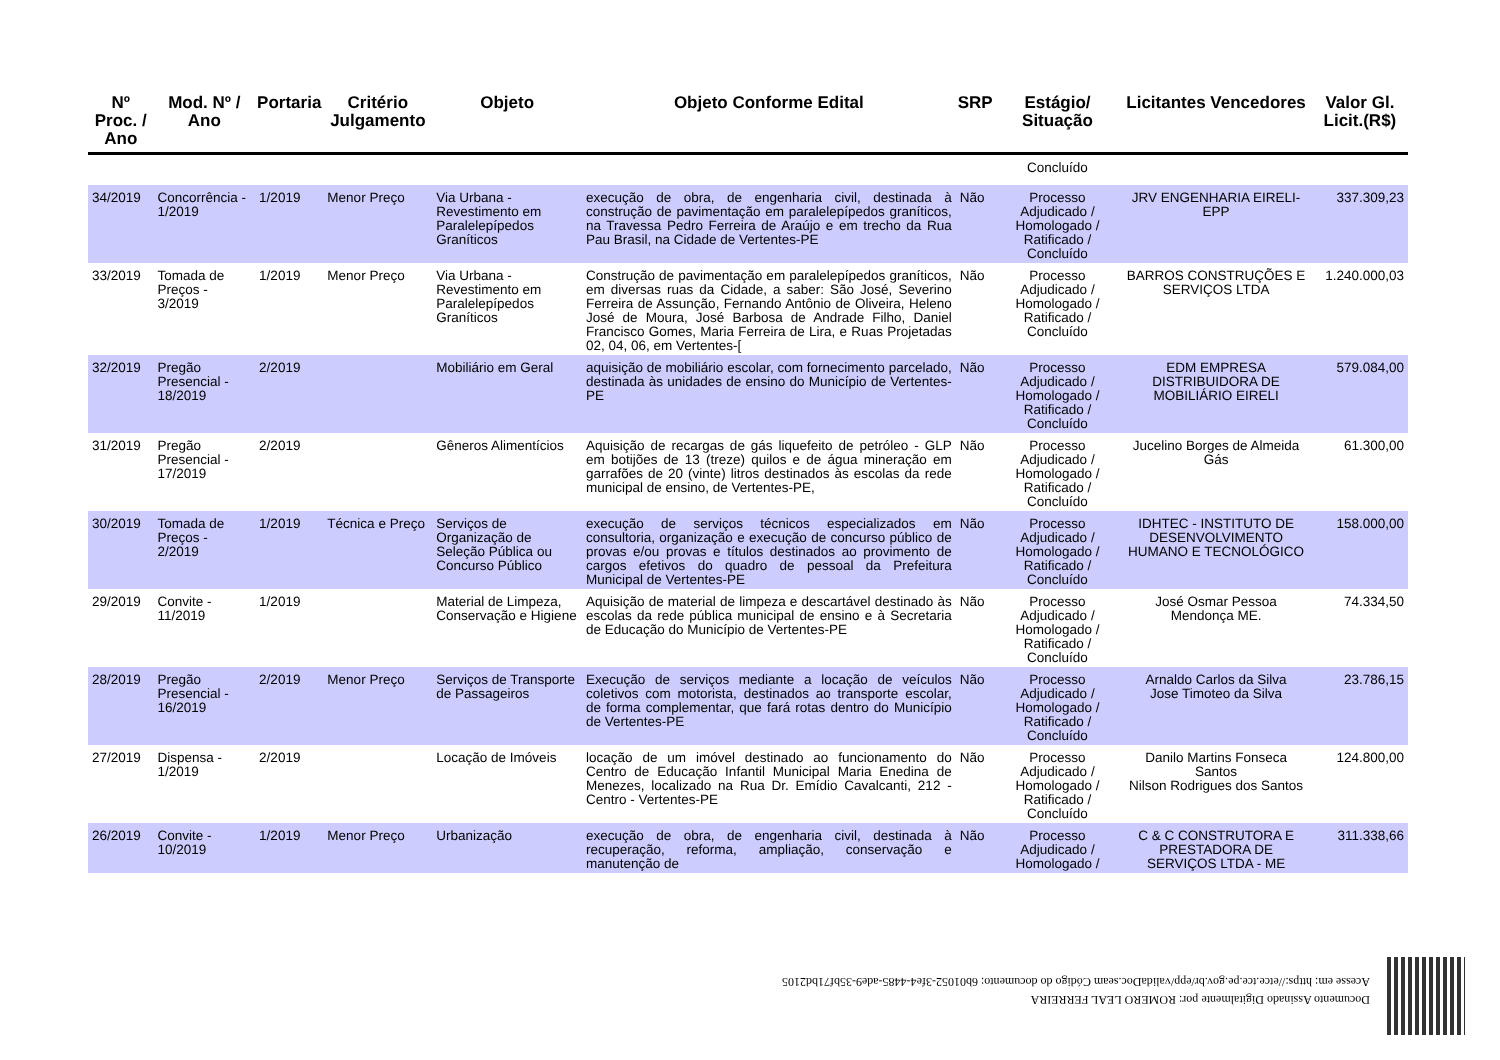| Nº Proc. / Ano | Mod. Nº / Ano | Portaria | Critério Julgamento | Objeto | Objeto Conforme Edital | SRP | Estágio/ Situação | Licitantes Vencedores | Valor Gl. Licit.(R$) |
| --- | --- | --- | --- | --- | --- | --- | --- | --- | --- |
| | | | | | | | Concluído | | |
| 34/2019 | Concorrência - 1/2019 | 1/2019 | Menor Preço | Via Urbana - Revestimento em Paralelepípedos Graníticos | execução de obra, de engenharia civil, destinada à construção de pavimentação em paralelepípedos graníticos, na Travessa Pedro Ferreira de Araújo e em trecho da Rua Pau Brasil, na Cidade de Vertentes-PE | Não | Processo Adjudicado / Homologado / Ratificado / Concluído | JRV ENGENHARIA EIRELI-EPP | 337.309,23 |
| 33/2019 | Tomada de Preços - 3/2019 | 1/2019 | Menor Preço | Via Urbana - Revestimento em Paralelepípedos Graníticos | Construção de pavimentação em paralelepípedos graníticos, em diversas ruas da Cidade, a saber: São José, Severino Ferreira de Assunção, Fernando Antônio de Oliveira, Heleno José de Moura, José Barbosa de Andrade Filho, Daniel Francisco Gomes, Maria Ferreira de Lira, e Ruas Projetadas 02, 04, 06, em Vertentes-[ | Não | Processo Adjudicado / Homologado / Ratificado / Concluído | BARROS CONSTRUÇÕES E SERVIÇOS LTDA | 1.240.000,03 |
| 32/2019 | Pregão Presencial - 18/2019 | 2/2019 | | Mobiliário em Geral | aquisição de mobiliário escolar, com fornecimento parcelado, destinada às unidades de ensino do Município de Vertentes-PE | Não | Processo Adjudicado / Homologado / Ratificado / Concluído | EDM EMPRESA DISTRIBUIDORA DE MOBILIÁRIO EIRELI | 579.084,00 |
| 31/2019 | Pregão Presencial - 17/2019 | 2/2019 | | Gêneros Alimentícios | Aquisição de recargas de gás liquefeito de petróleo - GLP em botijões de 13 (treze) quilos e de água mineração em garrafões de 20 (vinte) litros destinados às escolas da rede municipal de ensino, de Vertentes-PE, | Não | Processo Adjudicado / Homologado / Ratificado / Concluído | Jucelino Borges de Almeida Gás | 61.300,00 |
| 30/2019 | Tomada de Preços - 2/2019 | 1/2019 | Técnica e Preço | Serviços de Organização de Seleção Pública ou Concurso Público | execução de serviços técnicos especializados em consultoria, organização e execução de concurso público de provas e/ou provas e títulos destinados ao provimento de cargos efetivos do quadro de pessoal da Prefeitura Municipal de Vertentes-PE | Não | Processo Adjudicado / Homologado / Ratificado / Concluído | IDHTEC - INSTITUTO DE DESENVOLVIMENTO HUMANO E TECNOLÓGICO | 158.000,00 |
| 29/2019 | Convite - 11/2019 | 1/2019 | | Material de Limpeza, Conservação e Higiene | Aquisição de material de limpeza e descartável destinado às escolas da rede pública municipal de ensino e à Secretaria de Educação do Município de Vertentes-PE | Não | Processo Adjudicado / Homologado / Ratificado / Concluído | José Osmar Pessoa Mendonça ME. | 74.334,50 |
| 28/2019 | Pregão Presencial - 16/2019 | 2/2019 | Menor Preço | Serviços de Transporte de Passageiros | Execução de serviços mediante a locação de veículos coletivos com motorista, destinados ao transporte escolar, de forma complementar, que fará rotas dentro do Município de Vertentes-PE | Não | Processo Adjudicado / Homologado / Ratificado / Concluído | Arnaldo Carlos da Silva Jose Timoteo da Silva | 23.786,15 |
| 27/2019 | Dispensa - 1/2019 | 2/2019 | | Locação de Imóveis | locação de um imóvel destinado ao funcionamento do Centro de Educação Infantil Municipal Maria Enedina de Menezes, localizado na Rua Dr. Emídio Cavalcanti, 212 - Centro - Vertentes-PE | Não | Processo Adjudicado / Homologado / Ratificado / Concluído | Danilo Martins Fonseca Santos Nilson Rodrigues dos Santos | 124.800,00 |
| 26/2019 | Convite - 10/2019 | 1/2019 | Menor Preço | Urbanização | execução de obra, de engenharia civil, destinada à recuperação, reforma, ampliação, conservação e manutenção de | Não | Processo Adjudicado / Homologado / | C & C CONSTRUTORA E PRESTADORA DE SERVIÇOS LTDA - ME | 311.338,66 |
Documento Assinado Digitalmente por: ROMERO LEAL FERREIRA
Acesse em: https://etce.tce.pe.gov.br/epp/validaDoc.seam Código do documento: 6b01052-3fe4-4485-ade9-35bf71bd2105